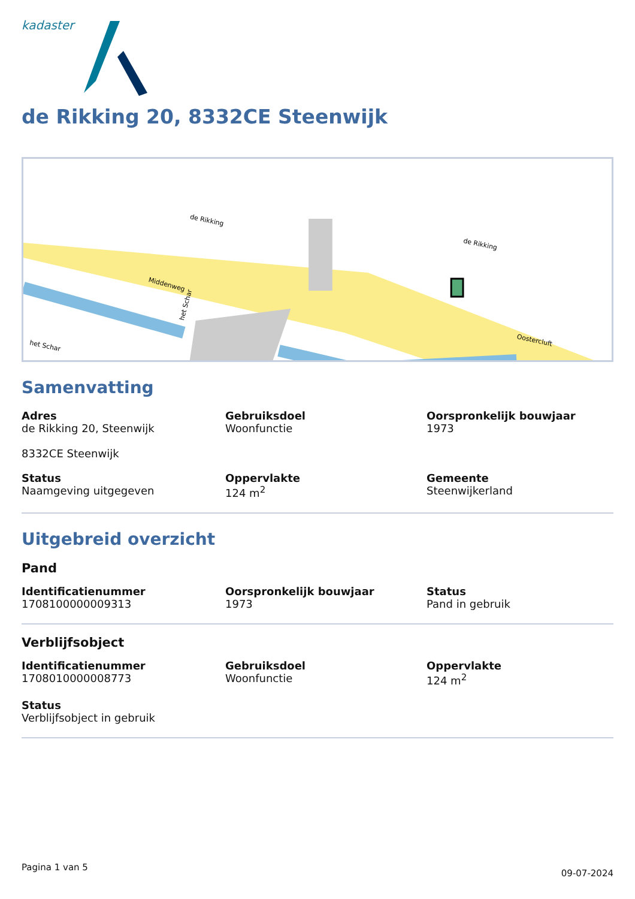kadaster
de Rikking 20, 8332CE Steenwijk
Middenweg
de Rikking
de Rikking
het Schar
het Schar
Oostercluft
Samenvatting
Adres
de Rikking 20, Steenwijk
8332CE Steenwijk
Gebruiksdoel
Woonfunctie
Oorspronkelijk bouwjaar
1973
Status
Naamgeving uitgegeven
Oppervlakte
124 m<sup>2</sup>
Gemeente
Steenwijkerland
Uitgebreid overzicht
Pand
Identificatienummer
1708100000009313
Oorspronkelijk bouwjaar
1973
Status
Pand in gebruik
Verblijfsobject
Identificatienummer
1708010000008773
Gebruiksdoel
Woonfunctie
Oppervlakte
124 m<sup>2</sup>
Status
Verblijfsobject in gebruik
Pagina 1 van 5 09-07-2024